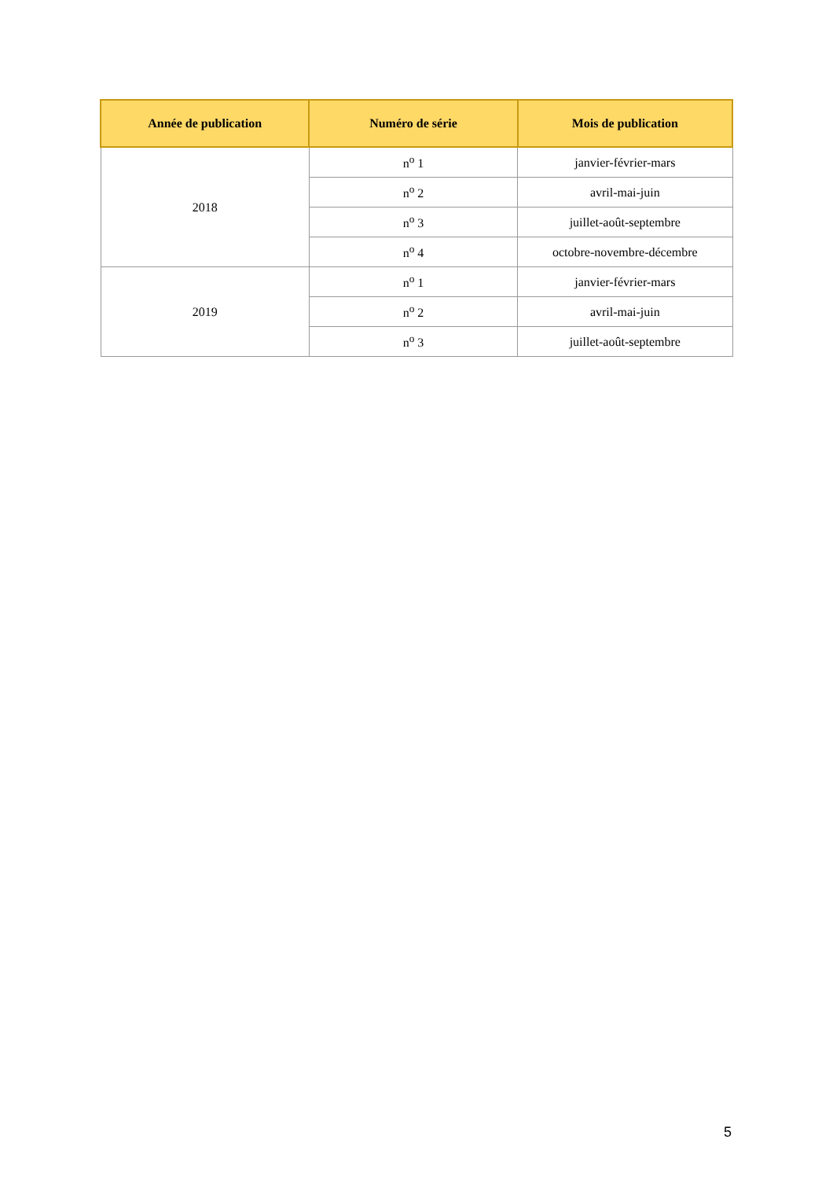| Année de publication | Numéro de série | Mois de publication |
| --- | --- | --- |
| 2018 | n<sup>o</sup> 1 | janvier-février-mars |
| | n<sup>o</sup> 2 | avril-mai-juin |
| | n<sup>o</sup> 3 | juillet-août-septembre |
| | n<sup>o</sup> 4 | octobre-novembre-décembre |
| 2019 | n<sup>o</sup> 1 | janvier-février-mars |
| | n<sup>o</sup> 2 | avril-mai-juin |
| | n<sup>o</sup> 3 | juillet-août-septembre |
5